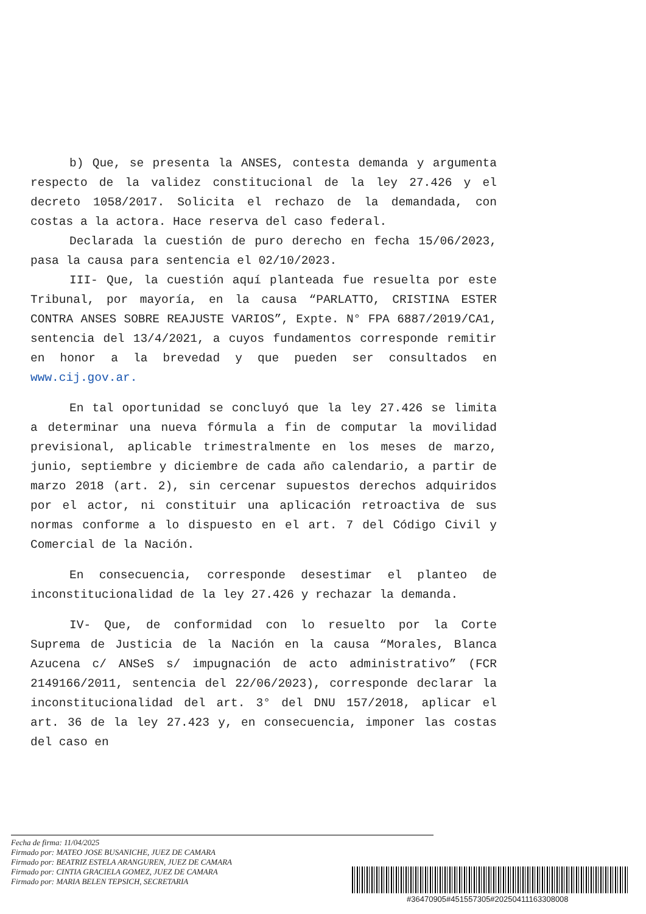b) Que, se presenta la ANSES, contesta demanda y argumenta respecto de la validez constitucional de la ley 27.426 y el decreto 1058/2017. Solicita el rechazo de la demandada, con costas a la actora. Hace reserva del caso federal.
Declarada la cuestión de puro derecho en fecha 15/06/2023, pasa la causa para sentencia el 02/10/2023.
III- Que, la cuestión aquí planteada fue resuelta por este Tribunal, por mayoría, en la causa “PARLATTO, CRISTINA ESTER CONTRA ANSES SOBRE REAJUSTE VARIOS”, Expte. N° FPA 6887/2019/CA1, sentencia del 13/4/2021, a cuyos fundamentos corresponde remitir en honor a la brevedad y que pueden ser consultados en www.cij.gov.ar.
En tal oportunidad se concluyó que la ley 27.426 se limita a determinar una nueva fórmula a fin de computar la movilidad previsional, aplicable trimestralmente en los meses de marzo, junio, septiembre y diciembre de cada año calendario, a partir de marzo 2018 (art. 2), sin cercenar supuestos derechos adquiridos por el actor, ni constituir una aplicación retroactiva de sus normas conforme a lo dispuesto en el art. 7 del Código Civil y Comercial de la Nación.
En consecuencia, corresponde desestimar el planteo de inconstitucionalidad de la ley 27.426 y rechazar la demanda.
IV- Que, de conformidad con lo resuelto por la Corte Suprema de Justicia de la Nación en la causa “Morales, Blanca Azucena c/ ANSeS s/ impugnación de acto administrativo” (FCR 2149166/2011, sentencia del 22/06/2023), corresponde declarar la inconstitucionalidad del art. 3° del DNU 157/2018, aplicar el art. 36 de la ley 27.423 y, en consecuencia, imponer las costas del caso en
Fecha de firma: 11/04/2025
Firmado por: MATEO JOSE BUSANICHE, JUEZ DE CAMARA
Firmado por: BEATRIZ ESTELA ARANGUREN, JUEZ DE CAMARA
Firmado por: CINTIA GRACIELA GOMEZ, JUEZ DE CAMARA
Firmado por: MARIA BELEN TEPSICH, SECRETARIA
#36470905#451557305#20250411163308008